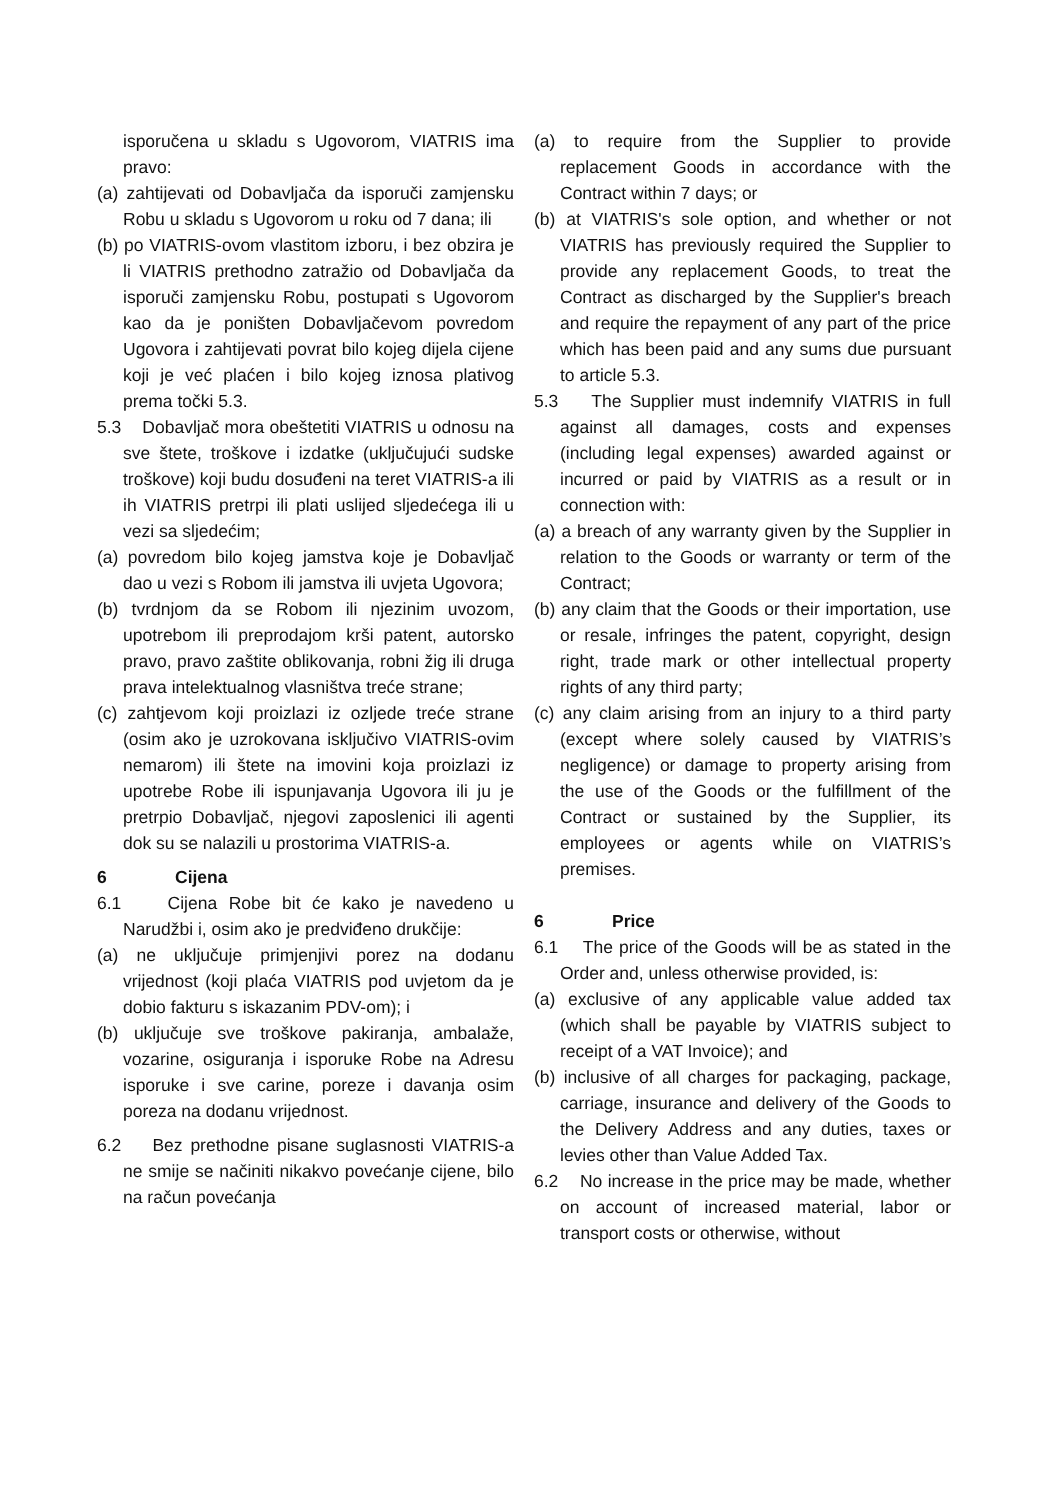isporučena u skladu s Ugovorom, VIATRIS ima pravo:
(a) zahtijevati od Dobavljača da isporuči zamjensku Robu u skladu s Ugovorom u roku od 7 dana; ili
(b) po VIATRIS-ovom vlastitom izboru, i bez obzira je li VIATRIS prethodno zatražio od Dobavljača da isporuči zamjensku Robu, postupati s Ugovorom kao da je poništen Dobavljačevom povredom Ugovora i zahtijevati povrat bilo kojeg dijela cijene koji je već plaćen i bilo kojeg iznosa plativog prema točki 5.3.
5.3 Dobavljač mora obeštetiti VIATRIS u odnosu na sve štete, troškove i izdatke (uključujući sudske troškove) koji budu dosuđeni na teret VIATRIS-a ili ih VIATRIS pretrpi ili plati uslijed sljedećega ili u vezi sa sljedećim;
(a) povredom bilo kojeg jamstva koje je Dobavljač dao u vezi s Robom ili jamstva ili uvjeta Ugovora;
(b) tvrdnjom da se Robom ili njezinim uvozom, upotrebom ili preprodajom krši patent, autorsko pravo, pravo zaštite oblikovanja, robni žig ili druga prava intelektualnog vlasništva treće strane;
(c) zahtjevom koji proizlazi iz ozljede treće strane (osim ako je uzrokovana isključivo VIATRIS-ovim nemarom) ili štete na imovini koja proizlazi iz upotrebe Robe ili ispunjavanja Ugovora ili ju je pretrpio Dobavljač, njegovi zaposlenici ili agenti dok su se nalazili u prostorima VIATRIS-a.
6 Cijena
6.1 Cijena Robe bit će kako je navedeno u Narudžbi i, osim ako je predviđeno drukčije:
(a) ne uključuje primjenjivi porez na dodanu vrijednost (koji plaća VIATRIS pod uvjetom da je dobio fakturu s iskazanim PDV-om); i
(b) uključuje sve troškove pakiranja, ambalaže, vozarine, osiguranja i isporuke Robe na Adresu isporuke i sve carine, poreze i davanja osim poreza na dodanu vrijednost.
6.2 Bez prethodne pisane suglasnosti VIATRIS-a ne smije se načiniti nikakvo povećanje cijene, bilo na račun povećanja
(a) to require from the Supplier to provide replacement Goods in accordance with the Contract within 7 days; or
(b) at VIATRIS's sole option, and whether or not VIATRIS has previously required the Supplier to provide any replacement Goods, to treat the Contract as discharged by the Supplier's breach and require the repayment of any part of the price which has been paid and any sums due pursuant to article 5.3.
5.3 The Supplier must indemnify VIATRIS in full against all damages, costs and expenses (including legal expenses) awarded against or incurred or paid by VIATRIS as a result or in connection with:
(a) a breach of any warranty given by the Supplier in relation to the Goods or warranty or term of the Contract;
(b) any claim that the Goods or their importation, use or resale, infringes the patent, copyright, design right, trade mark or other intellectual property rights of any third party;
(c) any claim arising from an injury to a third party (except where solely caused by VIATRIS’s negligence) or damage to property arising from the use of the Goods or the fulfillment of the Contract or sustained by the Supplier, its employees or agents while on VIATRIS’s premises.
6 Price
6.1 The price of the Goods will be as stated in the Order and, unless otherwise provided, is:
(a) exclusive of any applicable value added tax (which shall be payable by VIATRIS subject to receipt of a VAT Invoice); and
(b) inclusive of all charges for packaging, package, carriage, insurance and delivery of the Goods to the Delivery Address and any duties, taxes or levies other than Value Added Tax.
6.2 No increase in the price may be made, whether on account of increased material, labor or transport costs or otherwise, without